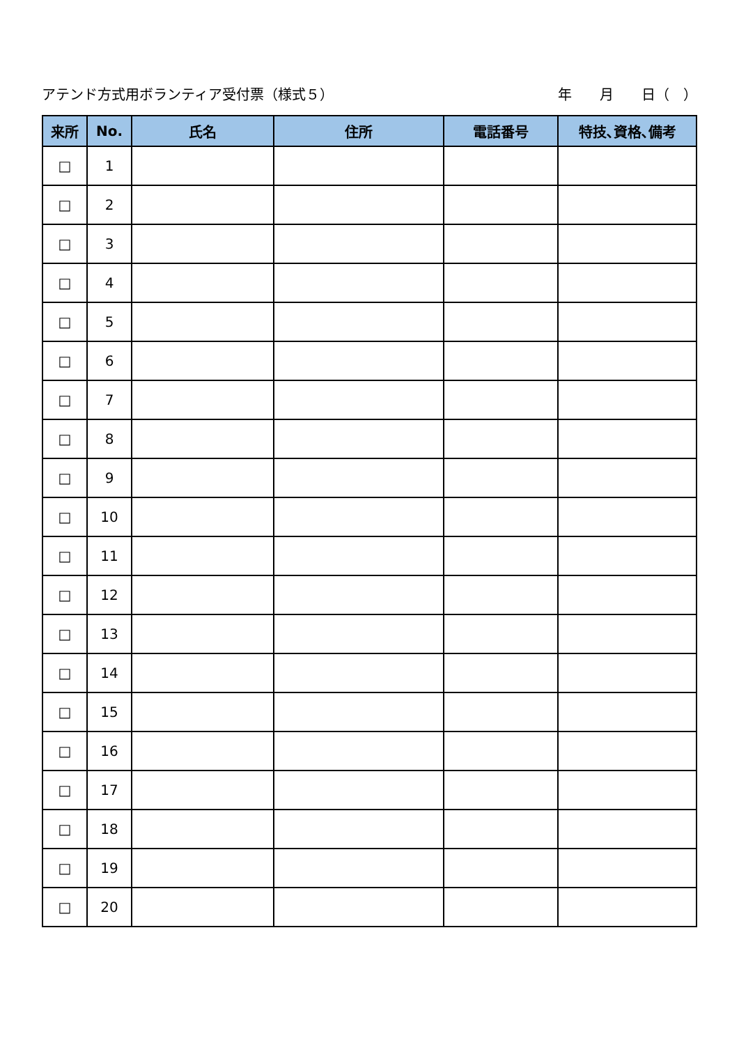アテンド方式用ボランティア受付票（様式５） 年　　月　　日（　）
| 来所 | No. | 氏名 | 住所 | 電話番号 | 特技､資格､備考 |
| --- | --- | --- | --- | --- | --- |
| □ | 1 | | | | |
| □ | 2 | | | | |
| □ | 3 | | | | |
| □ | 4 | | | | |
| □ | 5 | | | | |
| □ | 6 | | | | |
| □ | 7 | | | | |
| □ | 8 | | | | |
| □ | 9 | | | | |
| □ | 10 | | | | |
| □ | 11 | | | | |
| □ | 12 | | | | |
| □ | 13 | | | | |
| □ | 14 | | | | |
| □ | 15 | | | | |
| □ | 16 | | | | |
| □ | 17 | | | | |
| □ | 18 | | | | |
| □ | 19 | | | | |
| □ | 20 | | | | |